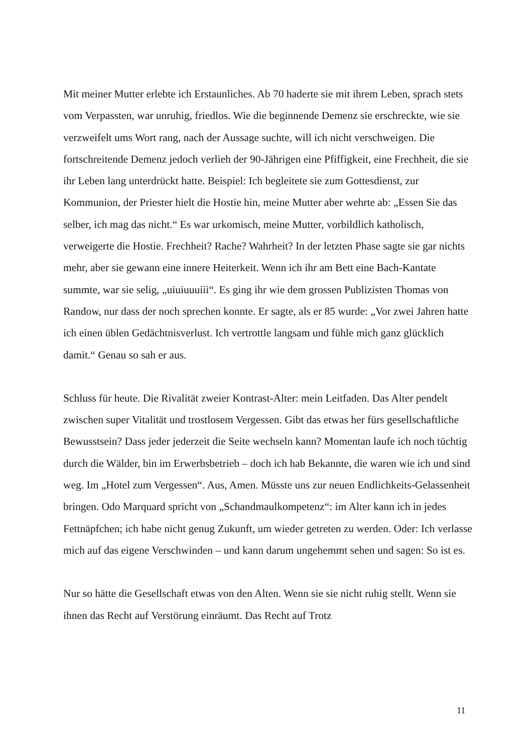Mit meiner Mutter erlebte ich Erstaunliches. Ab 70 haderte sie mit ihrem Leben, sprach stets vom Verpassten, war unruhig, friedlos. Wie die beginnende Demenz sie erschreckte, wie sie verzweifelt ums Wort rang, nach der Aussage suchte, will ich nicht verschweigen. Die fortschreitende Demenz jedoch verlieh der 90-Jährigen eine Pfiffigkeit, eine Frechheit, die sie ihr Leben lang unterdrückt hatte. Beispiel: Ich begleitete sie zum Gottesdienst, zur Kommunion, der Priester hielt die Hostie hin, meine Mutter aber wehrte ab: „Essen Sie das selber, ich mag das nicht.“ Es war urkomisch, meine Mutter, vorbildlich katholisch, verweigerte die Hostie. Frechheit? Rache? Wahrheit? In der letzten Phase sagte sie gar nichts mehr, aber sie gewann eine innere Heiterkeit. Wenn ich ihr am Bett eine Bach-Kantate summte, war sie selig, „uiuiuuuiii“. Es ging ihr wie dem grossen Publizisten Thomas von Randow, nur dass der noch sprechen konnte. Er sagte, als er 85 wurde: „Vor zwei Jahren hatte ich einen üblen Gedächtnisverlust. Ich vertrottle langsam und fühle mich ganz glücklich damit.“ Genau so sah er aus.
Schluss für heute. Die Rivalität zweier Kontrast-Alter: mein Leitfaden. Das Alter pendelt zwischen super Vitalität und trostlosem Vergessen. Gibt das etwas her fürs gesellschaftliche Bewusstsein? Dass jeder jederzeit die Seite wechseln kann? Momentan laufe ich noch tüchtig durch die Wälder, bin im Erwerbsbetrieb – doch ich hab Bekannte, die waren wie ich und sind weg. Im „Hotel zum Vergessen“. Aus, Amen. Müsste uns zur neuen Endlichkeits-Gelassenheit bringen. Odo Marquard spricht von „Schandmaulkompetenz“: im Alter kann ich in jedes Fettnäpfchen; ich habe nicht genug Zukunft, um wieder getreten zu werden. Oder: Ich verlasse mich auf das eigene Verschwinden – und kann darum ungehemmt sehen und sagen: So ist es.
Nur so hätte die Gesellschaft etwas von den Alten. Wenn sie sie nicht ruhig stellt. Wenn sie ihnen das Recht auf Verstörung einräumt. Das Recht auf Trotz
11